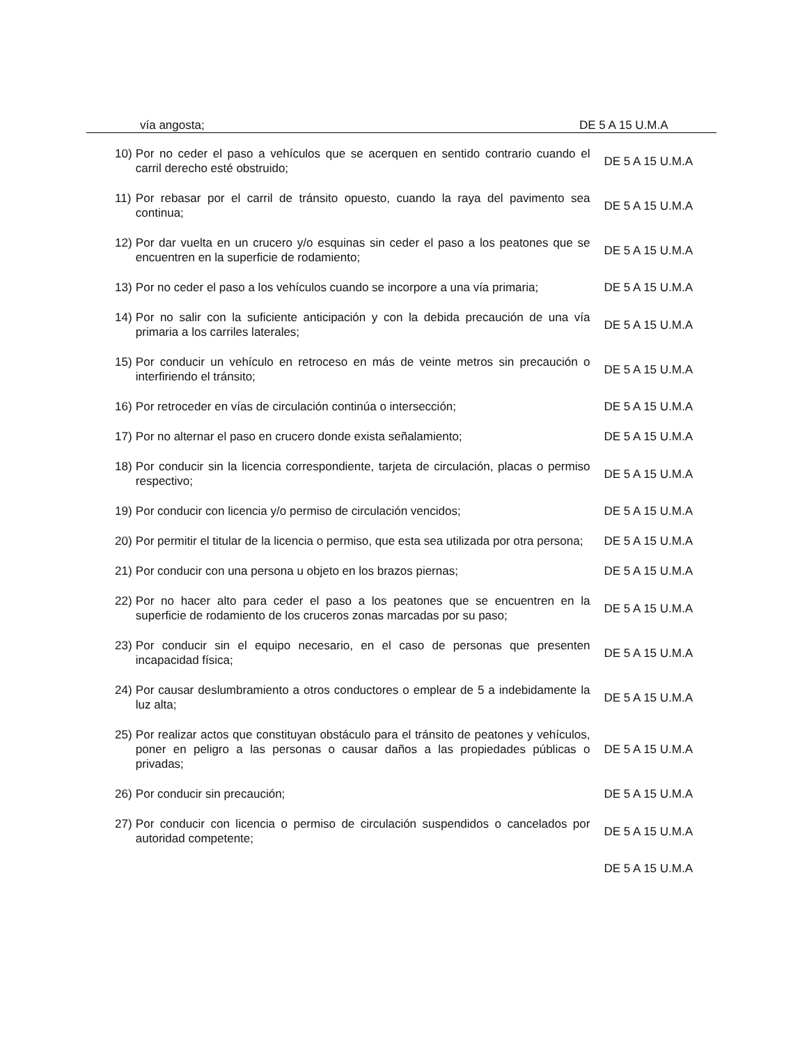vía angosta; DE 5 A 15 U.M.A
10) Por no ceder el paso a vehículos que se acerquen en sentido contrario cuando el carril derecho esté obstruido;
DE 5 A 15 U.M.A
11) Por rebasar por el carril de tránsito opuesto, cuando la raya del pavimento sea continua;
DE 5 A 15 U.M.A
12) Por dar vuelta en un crucero y/o esquinas sin ceder el paso a los peatones que se encuentren en la superficie de rodamiento;
DE 5 A 15 U.M.A
13) Por no ceder el paso a los vehículos cuando se incorpore a una vía primaria; DE 5 A 15 U.M.A
14) Por no salir con la suficiente anticipación y con la debida precaución de una vía primaria a los carriles laterales;
DE 5 A 15 U.M.A
15) Por conducir un vehículo en retroceso en más de veinte metros sin precaución o interfiriendo el tránsito;
DE 5 A 15 U.M.A
16) Por retroceder en vías de circulación continúa o intersección; DE 5 A 15 U.M.A
17) Por no alternar el paso en crucero donde exista señalamiento; DE 5 A 15 U.M.A
18) Por conducir sin la licencia correspondiente, tarjeta de circulación, placas o permiso respectivo;
DE 5 A 15 U.M.A
19) Por conducir con licencia y/o permiso de circulación vencidos; DE 5 A 15 U.M.A
20) Por permitir el titular de la licencia o permiso, que esta sea utilizada por otra persona;
DE 5 A 15 U.M.A
21) Por conducir con una persona u objeto en los brazos piernas; DE 5 A 15 U.M.A
22) Por no hacer alto para ceder el paso a los peatones que se encuentren en la superficie de rodamiento de los cruceros zonas marcadas por su paso;
DE 5 A 15 U.M.A
23) Por conducir sin el equipo necesario, en el caso de personas que presenten incapacidad física;
DE 5 A 15 U.M.A
24) Por causar deslumbramiento a otros conductores o emplear de 5 a indebidamente la luz alta;
DE 5 A 15 U.M.A
25) Por realizar actos que constituyan obstáculo para el tránsito de peatones y vehículos, poner en peligro a las personas o causar daños a las propiedades públicas o privadas;
DE 5 A 15 U.M.A
26) Por conducir sin precaución; DE 5 A 15 U.M.A
27) Por conducir con licencia o permiso de circulación suspendidos o cancelados por autoridad competente;
DE 5 A 15 U.M.A
DE 5 A 15 U.M.A